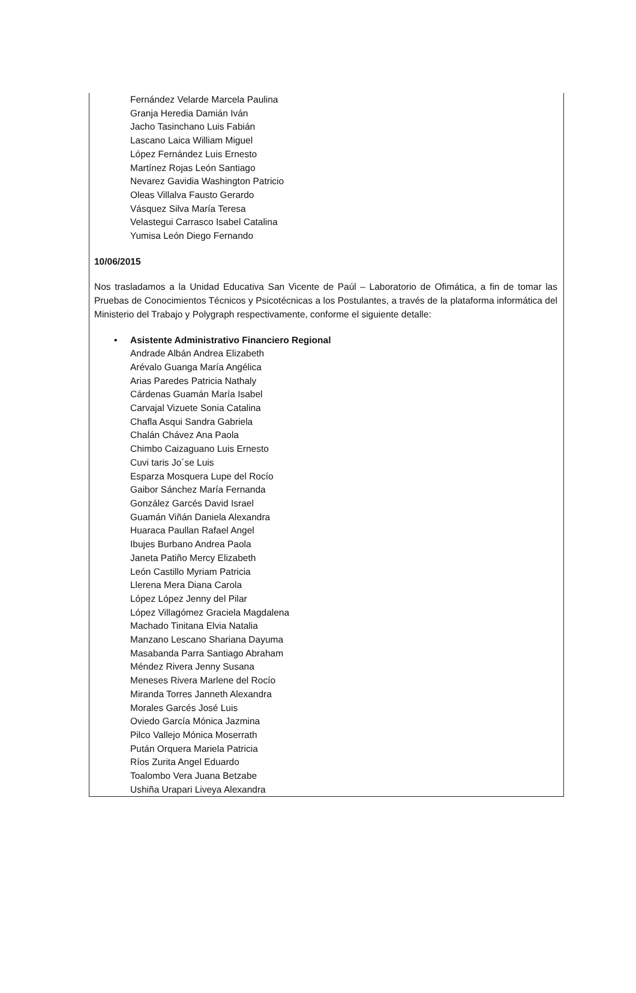Fernández Velarde Marcela Paulina
Granja Heredia Damián Iván
Jacho Tasinchano Luis Fabián
Lascano Laica William Miguel
López Fernández Luis Ernesto
Martínez Rojas León Santiago
Nevarez Gavidia Washington Patricio
Oleas Villalva Fausto Gerardo
Vásquez Silva María Teresa
Velastegui Carrasco Isabel Catalina
Yumisa León Diego Fernando
10/06/2015
Nos trasladamos a la Unidad Educativa San Vicente de Paúl – Laboratorio de Ofimática, a fin de tomar las Pruebas de Conocimientos Técnicos y Psicotécnicas a los Postulantes, a través de la plataforma informática del Ministerio del Trabajo y Polygraph respectivamente, conforme el siguiente detalle:
• Asistente Administrativo Financiero Regional
Andrade Albán Andrea Elizabeth
Arévalo Guanga María Angélica
Arias Paredes Patricia Nathaly
Cárdenas Guamán María Isabel
Carvajal Vizuete Sonia Catalina
Chafla Asqui Sandra Gabriela
Chalán Chávez Ana Paola
Chimbo Caizaguano Luis Ernesto
Cuvi taris Jo´se Luis
Esparza Mosquera Lupe del Rocío
Gaibor Sánchez María Fernanda
González Garcés David Israel
Guamán Viñán Daniela Alexandra
Huaraca Paullan Rafael Angel
Ibujes Burbano Andrea Paola
Janeta Patiño Mercy Elizabeth
León Castillo Myriam Patricia
Llerena Mera Diana Carola
López López Jenny del Pilar
López Villagómez Graciela Magdalena
Machado Tinitana Elvia Natalia
Manzano Lescano Shariana Dayuma
Masabanda Parra Santiago Abraham
Méndez Rivera Jenny Susana
Meneses Rivera Marlene del Rocío
Miranda Torres Janneth Alexandra
Morales Garcés José Luis
Oviedo García Mónica Jazmina
Pilco Vallejo Mónica Moserrath
Pután Orquera Mariela Patricia
Ríos Zurita Angel Eduardo
Toalombo Vera Juana Betzabe
Ushiña Urapari Liveya Alexandra